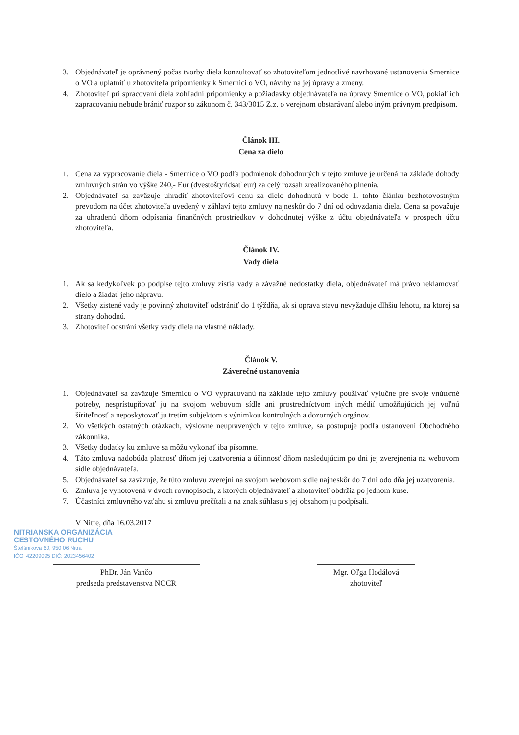3. Objednávateľ je oprávnený počas tvorby diela konzultovať so zhotoviteľom jednotlivé navrhované ustanovenia Smernice o VO a uplatniť u zhotoviteľa pripomienky k Smernici o VO, návrhy na jej úpravy a zmeny.
4. Zhotoviteľ pri spracovaní diela zohľadní pripomienky a požiadavky objednávateľa na úpravy Smernice o VO, pokiaľ ich zapracovaniu nebude brániť rozpor so zákonom č. 343/3015 Z.z. o verejnom obstarávaní alebo iným právnym predpisom.
Článok III.
Cena za dielo
1. Cena za vypracovanie diela - Smernice o VO podľa podmienok dohodnutých v tejto zmluve je určená na základe dohody zmluvných strán vo výške 240,- Eur (dvestoštyridsať eur) za celý rozsah zrealizovaného plnenia.
2. Objednávateľ sa zaväzuje uhradiť zhotoviteľovi cenu za dielo dohodnutú v bode 1. tohto článku bezhotovostným prevodom na účet zhotoviteľa uvedený v záhlaví tejto zmluvy najneskôr do 7 dní od odovzdania diela. Cena sa považuje za uhradenú dňom odpísania finančných prostriedkov v dohodnutej výške z účtu objednávateľa v prospech účtu zhotoviteľa.
Článok IV.
Vady diela
1. Ak sa kedykoľvek po podpise tejto zmluvy zistia vady a závažné nedostatky diela, objednávateľ má právo reklamovať dielo a žiadať jeho nápravu.
2. Všetky zistené vady je povinný zhotoviteľ odstrániť do 1 týždňa, ak si oprava stavu nevyžaduje dlhšiu lehotu, na ktorej sa strany dohodnú.
3. Zhotoviteľ odstráni všetky vady diela na vlastné náklady.
Článok V.
Záverečné ustanovenia
1. Objednávateľ sa zaväzuje Smernicu o VO vypracovanú na základe tejto zmluvy používať výlučne pre svoje vnútorné potreby, nesprístupňovať ju na svojom webovom sídle ani prostredníctvom iných médií umožňujúcich jej voľnú šíriteľnosť a neposkytovať ju tretím subjektom s výnimkou kontrolných a dozorných orgánov.
2. Vo všetkých ostatných otázkach, výslovne neupravených v tejto zmluve, sa postupuje podľa ustanovení Obchodného zákonníka.
3. Všetky dodatky ku zmluve sa môžu vykonať iba písomne.
4. Táto zmluva nadobúda platnosť dňom jej uzatvorenia a účinnosť dňom nasledujúcim po dni jej zverejnenia na webovom sídle objednávateľa.
5. Objednávateľ sa zaväzuje, že túto zmluvu zverejní na svojom webovom sídle najneskôr do 7 dní odo dňa jej uzatvorenia.
6. Zmluva je vyhotovená v dvoch rovnopisoch, z ktorých objednávateľ a zhotoviteľ obdržia po jednom kuse.
7. Účastníci zmluvného vzťahu si zmluvu prečítali a na znak súhlasu s jej obsahom ju podpísali.
V Nitre, dňa 16.03.2017
NITRIANSKA ORGANIZÁCIA
CESTOVNÉHO RUCHU
Štefánikova 60, 950 06 Nitra
IČO: 42209095 DIČ: 2023456402
PhDr. Ján Vančo
predseda predstavenstva NOCR
Mgr. Oľga Hodálová
zhotoviteľ